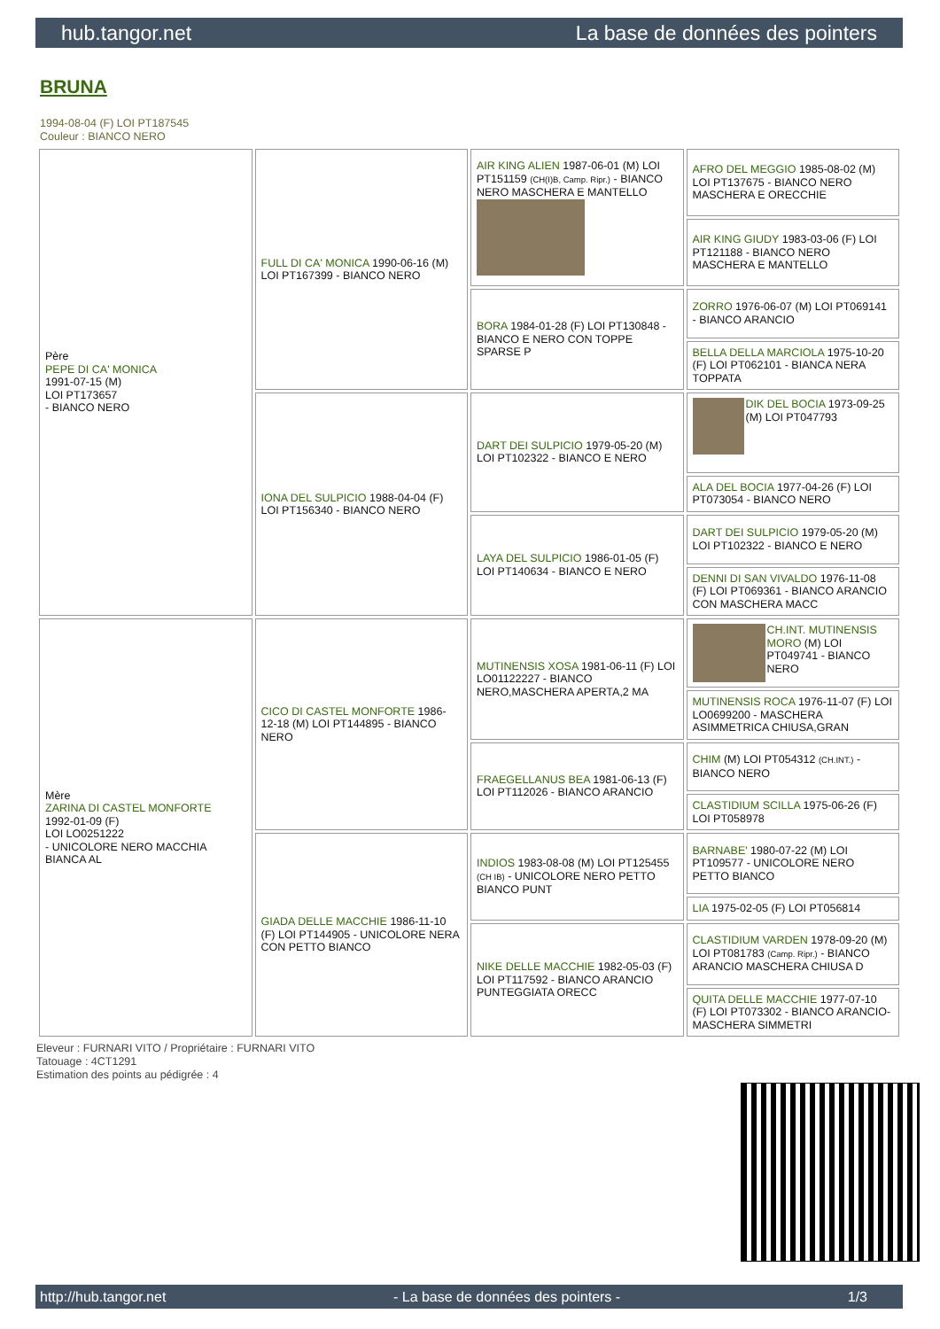hub.tangor.net La base de données des pointers
BRUNA
1994-08-04 (F) LOI PT187545
Couleur : BIANCO NERO
| Père PEPE DI CA' MONICA 1991-07-15 (M) LOI PT173657 - BIANCO NERO | FULL DI CA' MONICA 1990-06-16 (M) LOI PT167399 - BIANCO NERO | AIR KING ALIEN 1987-06-01 (M) LOI PT151159 (CH(I)B, Camp. Ripr.) - BIANCO NERO MASCHERA E MANTELLO | AFRO DEL MEGGIO 1985-08-02 (M) LOI PT137675 - BIANCO NERO MASCHERA E ORECCHIE |
| | | | AIR KING GIUDY 1983-03-06 (F) LOI PT121188 - BIANCO NERO MASCHERA E MANTELLO |
| | | BORA 1984-01-28 (F) LOI PT130848 - BIANCO E NERO CON TOPPE SPARSE P | ZORRO 1976-06-07 (M) LOI PT069141 - BIANCO ARANCIO |
| | | | BELLA DELLA MARCIOLA 1975-10-20 (F) LOI PT062101 - BIANCA NERA TOPPATA |
| | IONA DEL SULPICIO 1988-04-04 (F) LOI PT156340 - BIANCO NERO | DART DEI SULPICIO 1979-05-20 (M) LOI PT102322 - BIANCO E NERO | DIK DEL BOCIA 1973-09-25 (M) LOI PT047793 |
| | | | ALA DEL BOCIA 1977-04-26 (F) LOI PT073054 - BIANCO NERO |
| | | LAYA DEL SULPICIO 1986-01-05 (F) LOI PT140634 - BIANCO E NERO | DART DEI SULPICIO 1979-05-20 (M) LOI PT102322 - BIANCO E NERO |
| | | | DENNI DI SAN VIVALDO 1976-11-08 (F) LOI PT069361 - BIANCO ARANCIO CON MASCHERA MACC |
| Mère ZARINA DI CASTEL MONFORTE 1992-01-09 (F) LOI LO0251222 - UNICOLORE NERO MACCHIA BIANCA AL | CICO DI CASTEL MONFORTE 1986-12-18 (M) LOI PT144895 - BIANCO NERO | MUTINENSIS XOSA 1981-06-11 (F) LOI LO01122227 - BIANCO NERO,MASCHERA APERTA,2 MA | CH.INT. MUTINENSIS MORO (M) LOI PT049741 - BIANCO NERO |
| | | | MUTINENSIS ROCA 1976-11-07 (F) LOI LO0699200 - MASCHERA ASIMMETRICA CHIUSA,GRAN |
| | | FRAEGELLANUS BEA 1981-06-13 (F) LOI PT112026 - BIANCO ARANCIO | CHIM (M) LOI PT054312 (CH.INT.) - BIANCO NERO |
| | | | CLASTIDIUM SCILLA 1975-06-26 (F) LOI PT058978 |
| | GIADA DELLE MACCHIE 1986-11-10 (F) LOI PT144905 - UNICOLORE NERA CON PETTO BIANCO | INDIOS 1983-08-08 (M) LOI PT125455 (CH IB) - UNICOLORE NERO PETTO BIANCO PUNT | BARNABE' 1980-07-22 (M) LOI PT109577 - UNICOLORE NERO PETTO BIANCO |
| | | | LIA 1975-02-05 (F) LOI PT056814 |
| | | NIKE DELLE MACCHIE 1982-05-03 (F) LOI PT117592 - BIANCO ARANCIO PUNTEGGIATA ORECC | CLASTIDIUM VARDEN 1978-09-20 (M) LOI PT081783 (Camp. Ripr.) - BIANCO ARANCIO MASCHERA CHIUSA D |
| | | | QUITA DELLE MACCHIE 1977-07-10 (F) LOI PT073302 - BIANCO ARANCIO-MASCHERA SIMMETRI |
Eleveur : FURNARI VITO / Propriétaire : FURNARI VITO
Tatouage : 4CT1291
Estimation des points au pédigrée : 4
http://hub.tangor.net - La base de données des pointers - 1/3